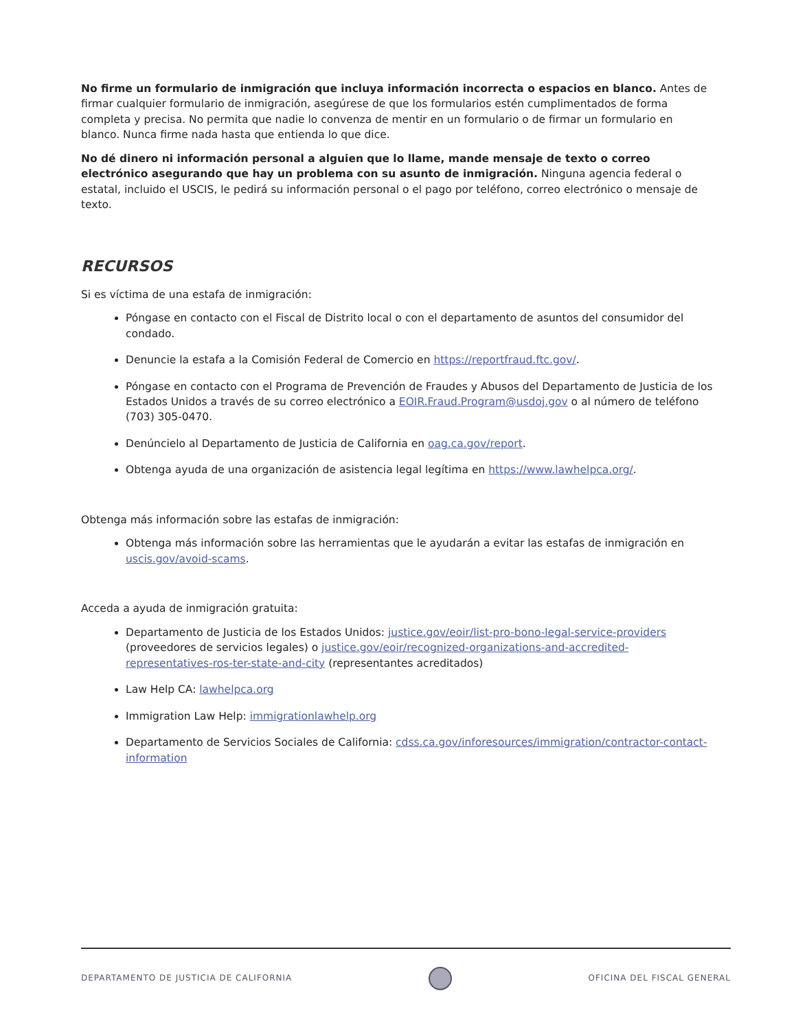No firme un formulario de inmigración que incluya información incorrecta o espacios en blanco. Antes de firmar cualquier formulario de inmigración, asegúrese de que los formularios estén cumplimentados de forma completa y precisa. No permita que nadie lo convenza de mentir en un formulario o de firmar un formulario en blanco. Nunca firme nada hasta que entienda lo que dice.
No dé dinero ni información personal a alguien que lo llame, mande mensaje de texto o correo electrónico asegurando que hay un problema con su asunto de inmigración. Ninguna agencia federal o estatal, incluido el USCIS, le pedirá su información personal o el pago por teléfono, correo electrónico o mensaje de texto.
RECURSOS
Si es víctima de una estafa de inmigración:
Póngase en contacto con el Fiscal de Distrito local o con el departamento de asuntos del consumidor del condado.
Denuncie la estafa a la Comisión Federal de Comercio en https://reportfraud.ftc.gov/.
Póngase en contacto con el Programa de Prevención de Fraudes y Abusos del Departamento de Justicia de los Estados Unidos a través de su correo electrónico a EOIR.Fraud.Program@usdoj.gov o al número de teléfono (703) 305-0470.
Denúncielo al Departamento de Justicia de California en oag.ca.gov/report.
Obtenga ayuda de una organización de asistencia legal legítima en https://www.lawhelpca.org/.
Obtenga más información sobre las estafas de inmigración:
Obtenga más información sobre las herramientas que le ayudarán a evitar las estafas de inmigración en uscis.gov/avoid-scams.
Acceda a ayuda de inmigración gratuita:
Departamento de Justicia de los Estados Unidos: justice.gov/eoir/list-pro-bono-legal-service-providers (proveedores de servicios legales) o justice.gov/eoir/recognized-organizations-and-accredited-representatives-ros-ter-state-and-city (representantes acreditados)
Law Help CA: lawhelpca.org
Immigration Law Help: immigrationlawhelp.org
Departamento de Servicios Sociales de California: cdss.ca.gov/inforesources/immigration/contractor-contact-information
DEPARTAMENTO DE JUSTICIA DE CALIFORNIA
OFICINA DEL FISCAL GENERAL